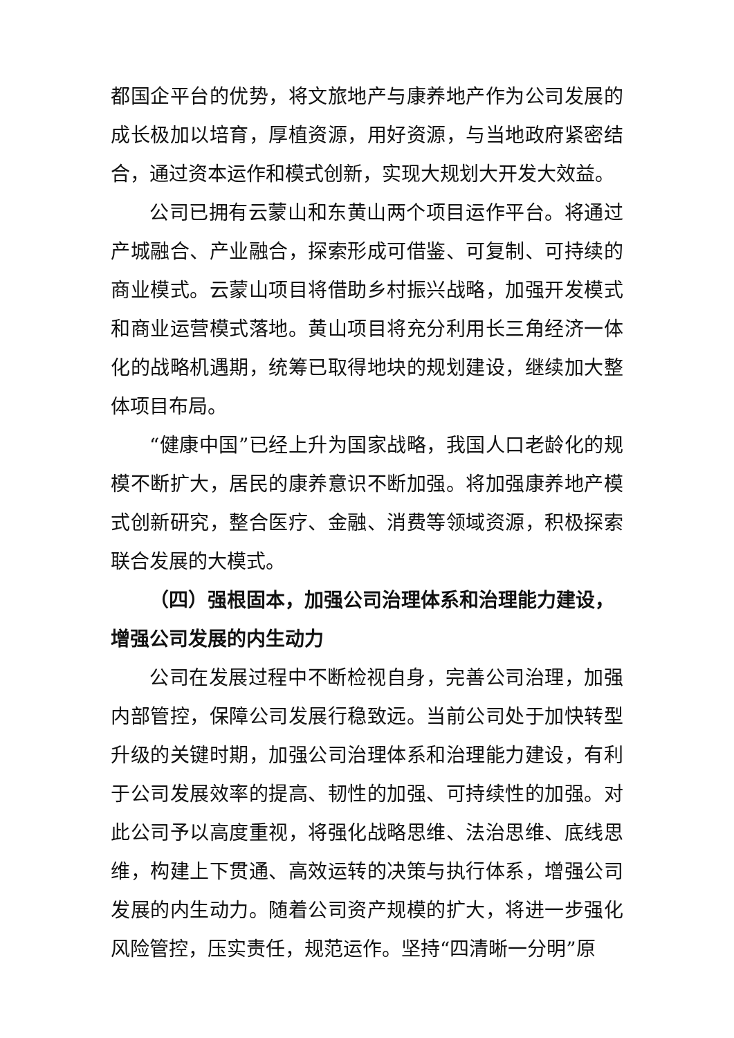都国企平台的优势，将文旅地产与康养地产作为公司发展的成长极加以培育，厚植资源，用好资源，与当地政府紧密结合，通过资本运作和模式创新，实现大规划大开发大效益。
公司已拥有云蒙山和东黄山两个项目运作平台。将通过产城融合、产业融合，探索形成可借鉴、可复制、可持续的商业模式。云蒙山项目将借助乡村振兴战略，加强开发模式和商业运营模式落地。黄山项目将充分利用长三角经济一体化的战略机遇期，统筹已取得地块的规划建设，继续加大整体项目布局。
“健康中国”已经上升为国家战略，我国人口老龄化的规模不断扩大，居民的康养意识不断加强。将加强康养地产模式创新研究，整合医疗、金融、消费等领域资源，积极探索联合发展的大模式。
（四）强根固本，加强公司治理体系和治理能力建设，增强公司发展的内生动力
公司在发展过程中不断检视自身，完善公司治理，加强内部管控，保障公司发展行稳致远。当前公司处于加快转型升级的关键时期，加强公司治理体系和治理能力建设，有利于公司发展效率的提高、韧性的加强、可持续性的加强。对此公司予以高度重视，将强化战略思维、法治思维、底线思维，构建上下贯通、高效运转的决策与执行体系，增强公司发展的内生动力。随着公司资产规模的扩大，将进一步强化风险管控，压实责任，规范运作。坚持“四清晰一分明”原